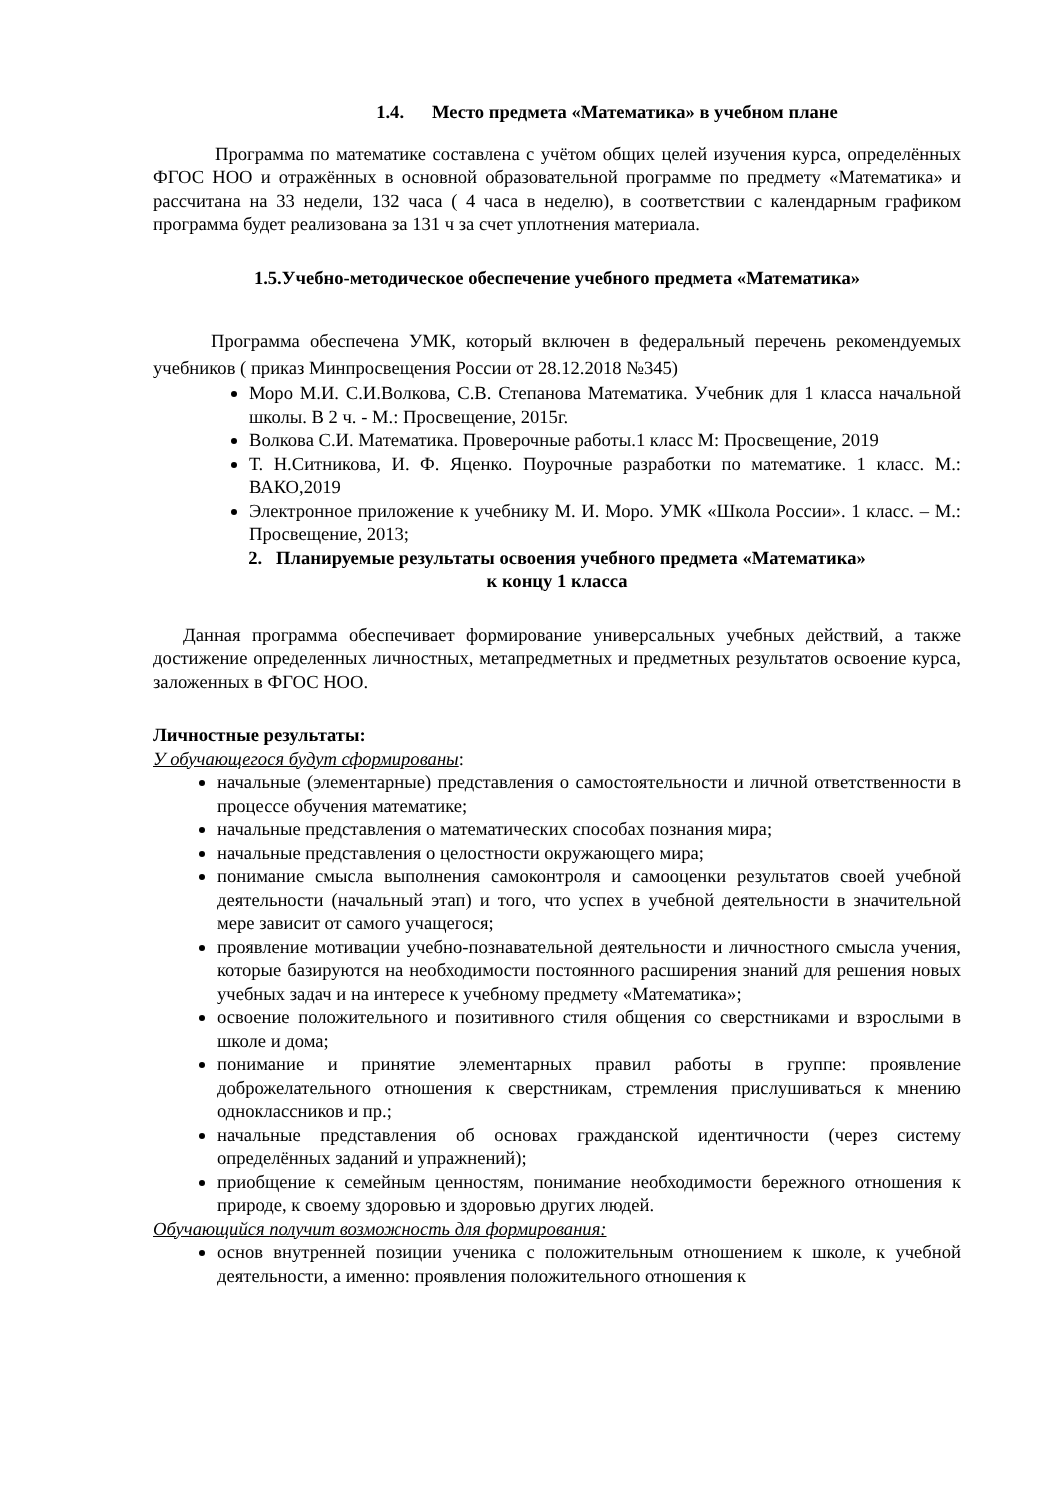1.4. Место предмета «Математика» в учебном плане
Программа по математике составлена с учётом общих целей изучения курса, определённых ФГОС НОО и отражённых в основной образовательной программе по предмету «Математика» и рассчитана на 33 недели, 132 часа ( 4 часа в неделю), в соответствии с календарным графиком программа будет реализована за 131 ч за счет уплотнения материала.
1.5.Учебно-методическое обеспечение учебного предмета «Математика»
Программа обеспечена УМК, который включен в федеральный перечень рекомендуемых учебников ( приказ Минпросвещения России от 28.12.2018 №345)
Моро М.И. С.И.Волкова, С.В. Степанова Математика. Учебник для 1 класса начальной школы. В 2 ч. - М.: Просвещение, 2015г.
Волкова С.И. Математика. Проверочные работы.1 класс М: Просвещение, 2019
Т. Н.Ситникова, И. Ф. Яценко. Поурочные разработки по математике. 1 класс. М.: ВАКО,2019
Электронное приложение к учебнику М. И. Моро. УМК «Школа России». 1 класс. – М.: Просвещение, 2013;
2. Планируемые результаты освоения учебного предмета «Математика»
к концу 1 класса
Данная программа обеспечивает формирование универсальных учебных действий, а также достижение определенных личностных, метапредметных и предметных результатов освоение курса, заложенных в ФГОС НОО.
Личностные результаты:
У обучающегося будут сформированы:
начальные (элементарные) представления о самостоятельности и личной ответственности в процессе обучения математике;
начальные представления о математических способах познания мира;
начальные представления о целостности окружающего мира;
понимание смысла выполнения самоконтроля и самооценки результатов своей учебной деятельности (начальный этап) и того, что успех в учебной деятельности в значительной мере зависит от самого учащегося;
проявление мотивации учебно-познавательной деятельности и личностного смысла учения, которые базируются на необходимости постоянного расширения знаний для решения новых учебных задач и на интересе к учебному предмету «Математика»;
освоение положительного и позитивного стиля общения со сверстниками и взрослыми в школе и дома;
понимание и принятие элементарных правил работы в группе: проявление доброжелательного отношения к сверстникам, стремления прислушиваться к мнению одноклассников и пр.;
начальные представления об основах гражданской идентичности (через систему определённых заданий и упражнений);
приобщение к семейным ценностям, понимание необходимости бережного отношения к природе, к своему здоровью и здоровью других людей.
Обучающийся получит возможность для формирования:
основ внутренней позиции ученика с положительным отношением к школе, к учебной деятельности, а именно: проявления положительного отношения к